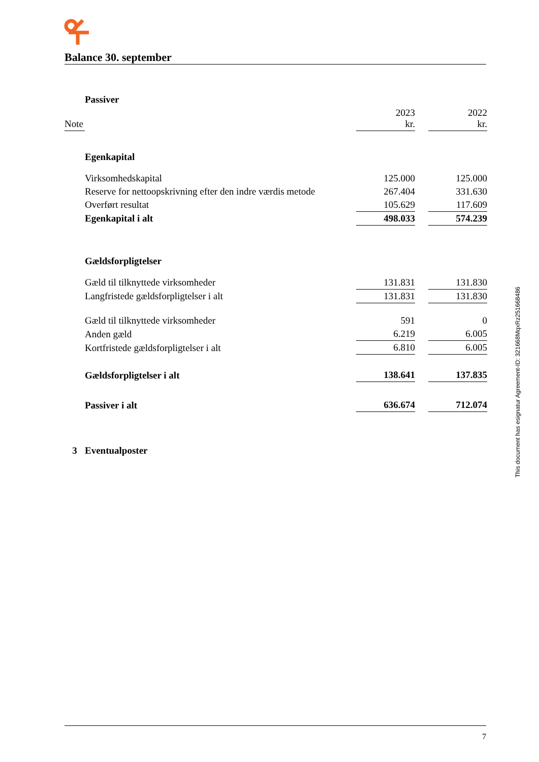Balance 30. september
| | Passiver | | | |
| Note | | 2023 kr. | | 2022 kr. |
| | Egenkapital | | | |
| | Virksomhedskapital | 125.000 | | 125.000 |
| | Reserve for nettoopskrivning efter den indre værdis metode | 267.404 | | 331.630 |
| | Overført resultat | 105.629 | | 117.609 |
| | Egenkapital i alt | 498.033 | | 574.239 |
| | Gældsforpligtelser | | | |
| | Gæld til tilknyttede virksomheder | 131.831 | | 131.830 |
| | Langfristede gældsforpligtelser i alt | 131.831 | | 131.830 |
| | Gæld til tilknyttede virksomheder | 591 | | 0 |
| | Anden gæld | 6.219 | | 6.005 |
| | Kortfristede gældsforpligtelser i alt | 6.810 | | 6.005 |
| | Gældsforpligtelser i alt | 138.641 | | 137.835 |
| | Passiver i alt | 636.674 | | 712.074 |
| 3 | Eventualposter | | | |
This document has esignatur Agreement-ID: 321668MqxRz251668486
7